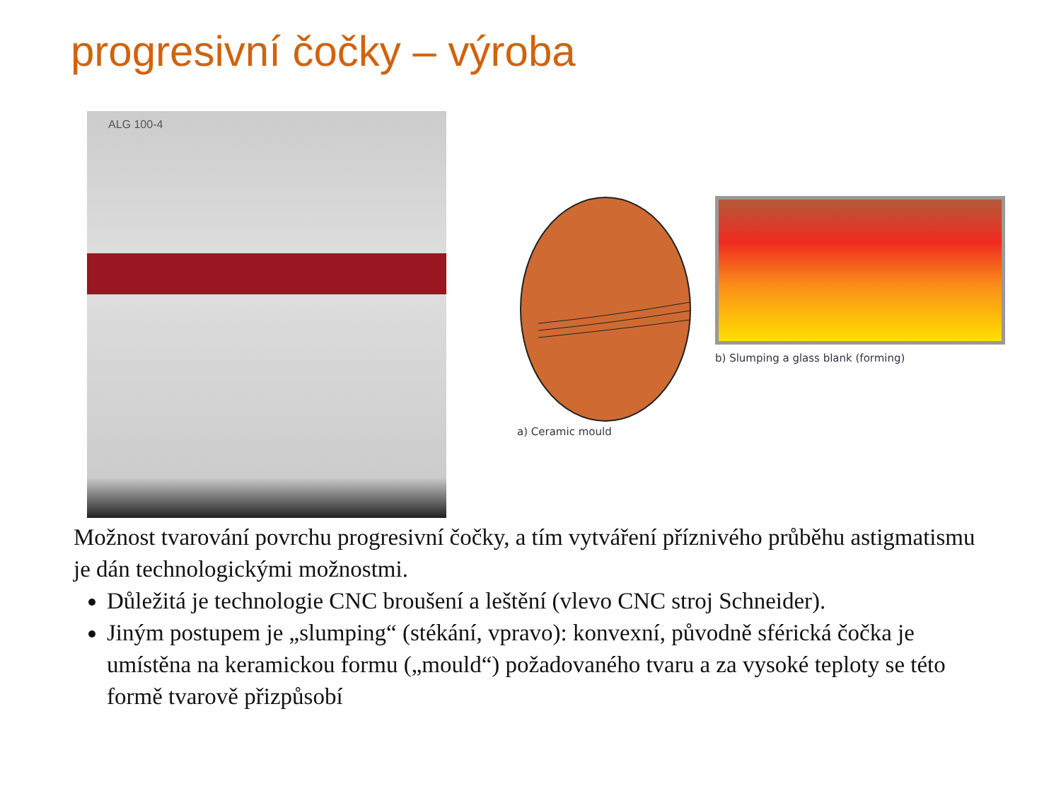progresivní čočky – výroba
ALG 100-4
a) Ceramic mould b) Slumping a glass blank (forming)
Možnost tvarování povrchu progresivní čočky, a tím vytváření příznivého průběhu astigmatismu je dán technologickými možnostmi.
Důležitá je technologie CNC broušení a leštění (vlevo CNC stroj Schneider).
Jiným postupem je „slumping“ (stékání, vpravo): konvexní, původně sférická čočka je umístěna na keramickou formu („mould“) požadovaného tvaru a za vysoké teploty se této formě tvarově přizpůsobí